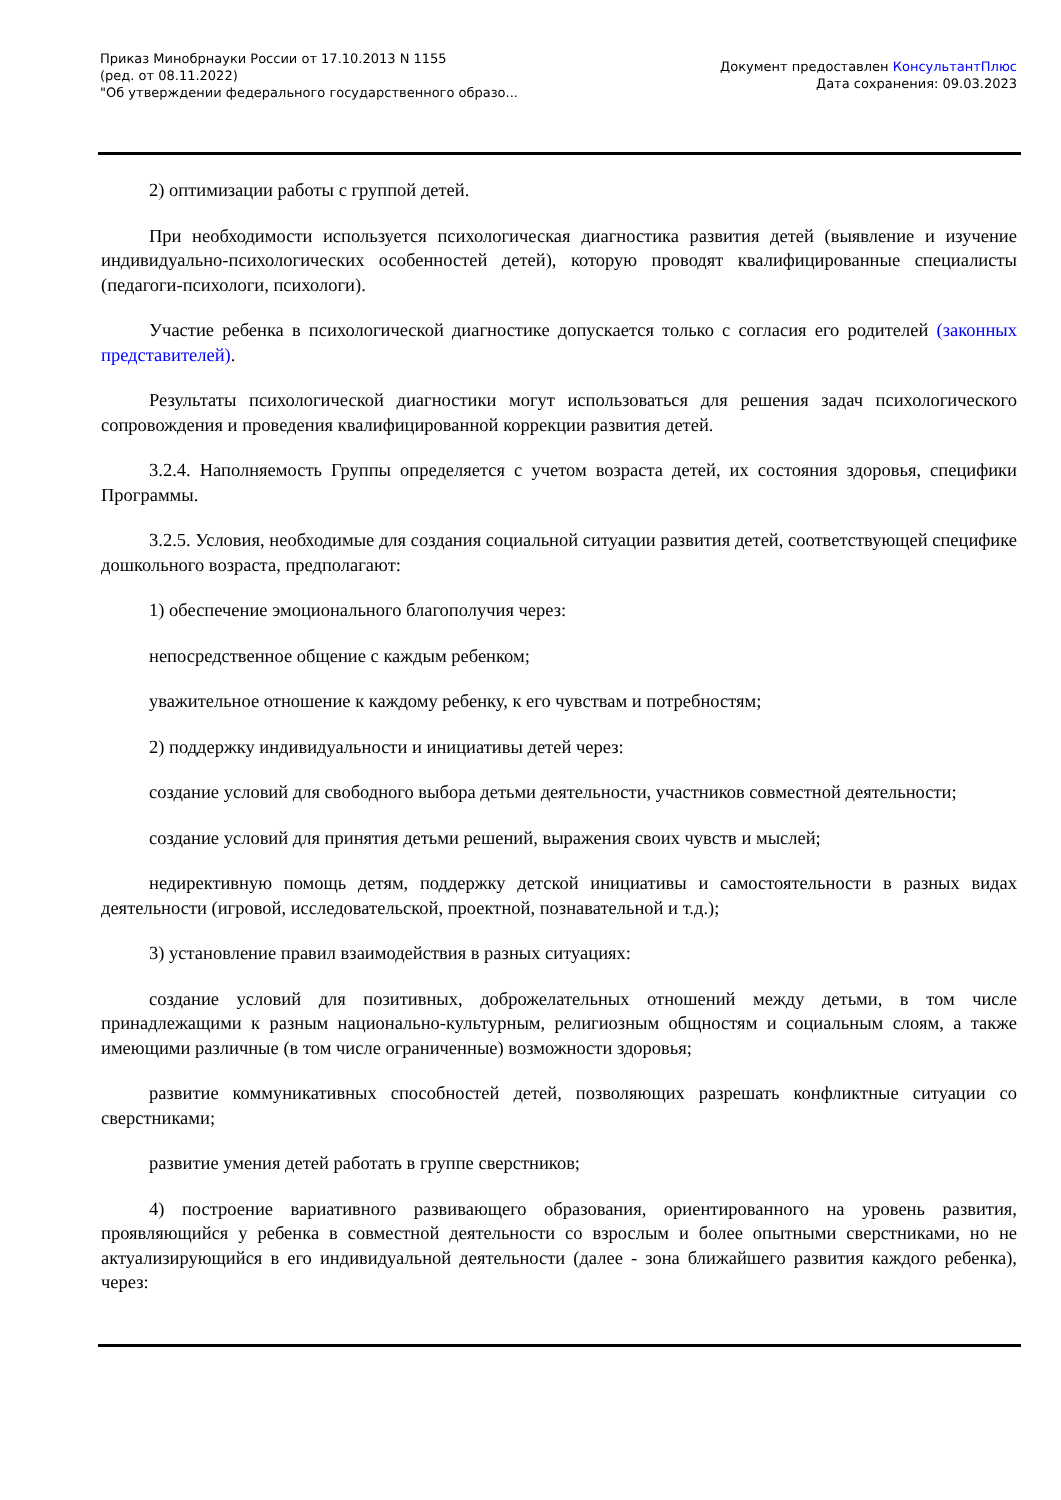Приказ Минобрнауки России от 17.10.2013 N 1155
(ред. от 08.11.2022)
"Об утверждении федерального государственного образо...
Документ предоставлен КонсультантПлюс
Дата сохранения: 09.03.2023
2) оптимизации работы с группой детей.
При необходимости используется психологическая диагностика развития детей (выявление и изучение индивидуально-психологических особенностей детей), которую проводят квалифицированные специалисты (педагоги-психологи, психологи).
Участие ребенка в психологической диагностике допускается только с согласия его родителей (законных представителей).
Результаты психологической диагностики могут использоваться для решения задач психологического сопровождения и проведения квалифицированной коррекции развития детей.
3.2.4. Наполняемость Группы определяется с учетом возраста детей, их состояния здоровья, специфики Программы.
3.2.5. Условия, необходимые для создания социальной ситуации развития детей, соответствующей специфике дошкольного возраста, предполагают:
1) обеспечение эмоционального благополучия через:
непосредственное общение с каждым ребенком;
уважительное отношение к каждому ребенку, к его чувствам и потребностям;
2) поддержку индивидуальности и инициативы детей через:
создание условий для свободного выбора детьми деятельности, участников совместной деятельности;
создание условий для принятия детьми решений, выражения своих чувств и мыслей;
недирективную помощь детям, поддержку детской инициативы и самостоятельности в разных видах деятельности (игровой, исследовательской, проектной, познавательной и т.д.);
3) установление правил взаимодействия в разных ситуациях:
создание условий для позитивных, доброжелательных отношений между детьми, в том числе принадлежащими к разным национально-культурным, религиозным общностям и социальным слоям, а также имеющими различные (в том числе ограниченные) возможности здоровья;
развитие коммуникативных способностей детей, позволяющих разрешать конфликтные ситуации со сверстниками;
развитие умения детей работать в группе сверстников;
4) построение вариативного развивающего образования, ориентированного на уровень развития, проявляющийся у ребенка в совместной деятельности со взрослым и более опытными сверстниками, но не актуализирующийся в его индивидуальной деятельности (далее - зона ближайшего развития каждого ребенка), через: